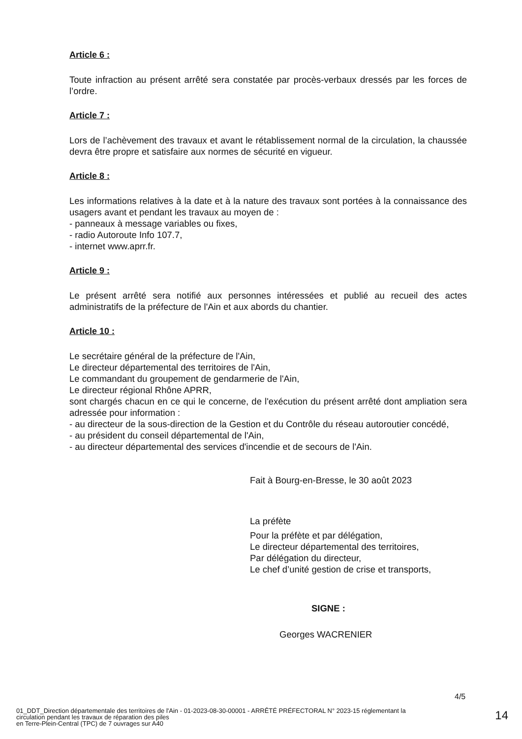Article 6 :
Toute infraction au présent arrêté sera constatée par procès-verbaux dressés par les forces de l’ordre.
Article 7 :
Lors de l’achèvement des travaux et avant le rétablissement normal de la circulation, la chaussée devra être propre et satisfaire aux normes de sécurité en vigueur.
Article 8 :
Les informations relatives à la date et à la nature des travaux sont portées à la connaissance des usagers avant et pendant les travaux au moyen de :
- panneaux à message variables ou fixes,
- radio Autoroute Info 107.7,
- internet www.aprr.fr.
Article 9 :
Le présent arrêté sera notifié aux personnes intéressées et publié au recueil des actes administratifs de la préfecture de l'Ain et aux abords du chantier.
Article 10 :
Le secrétaire général de la préfecture de l'Ain,
Le directeur départemental des territoires de l'Ain,
Le commandant du groupement de gendarmerie de l'Ain,
Le directeur régional Rhône APRR,
sont chargés chacun en ce qui le concerne, de l'exécution du présent arrêté dont ampliation sera adressée pour information :
- au directeur de la sous-direction de la Gestion et du Contrôle du réseau autoroutier concédé,
- au président du conseil départemental de l'Ain,
- au directeur départemental des services d'incendie et de secours de l'Ain.
Fait à Bourg-en-Bresse, le 30 août 2023
La préfète
Pour la préfète et par délégation,
Le directeur départemental des territoires,
Par délégation du directeur,
Le chef d’unité gestion de crise et transports,
SIGNE :
Georges WACRENIER
4/5
01_DDT_Direction départementale des territoires de l'Ain - 01-2023-08-30-00001 - ARRÊTÉ PRÉFECTORAL N° 2023-15 réglementant la circulation pendant les travaux de réparation des piles
en Terre-Plein-Central (TPC) de 7 ouvrages sur A40
14